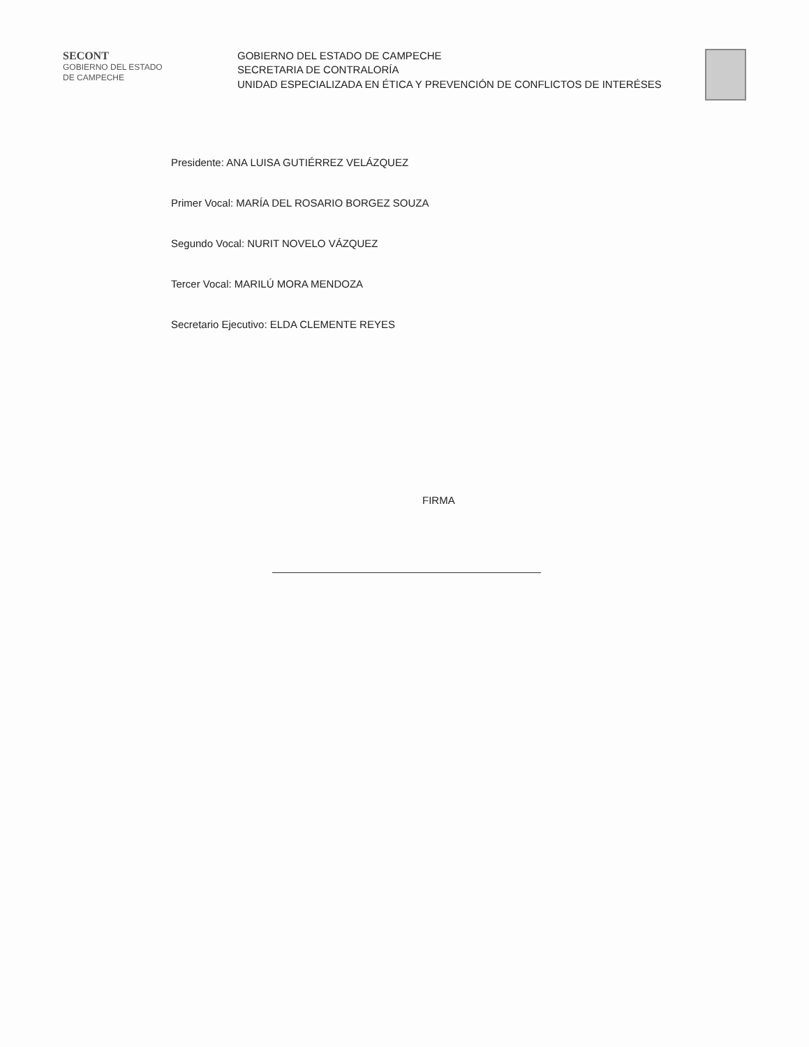SECONT
GOBIERNO DEL ESTADO
DE CAMPECHE
GOBIERNO DEL ESTADO DE CAMPECHE
SECRETARIA DE CONTRALORÍA
UNIDAD ESPECIALIZADA EN ÉTICA Y PREVENCIÓN DE CONFLICTOS DE INTERÉSES
Presidente: ANA LUISA GUTIÉRREZ VELÁZQUEZ
Primer Vocal: MARÍA DEL ROSARIO BORGEZ SOUZA
Segundo Vocal: NURIT NOVELO VÁZQUEZ
Tercer Vocal: MARILÚ MORA MENDOZA
Secretario Ejecutivo: ELDA CLEMENTE REYES
FIRMA